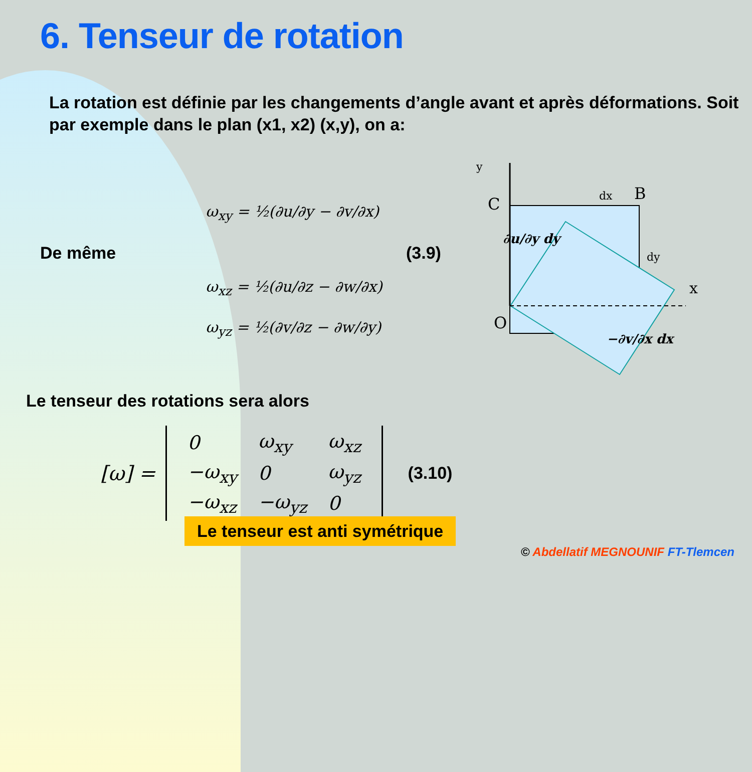6. Tenseur de rotation
La rotation est définie par les changements d’angle avant et après déformations. Soit par exemple dans le plan (x1, x2) (x,y), on a:
ω<sub>xy</sub> = ½(∂u/∂y − ∂v/∂x)
De même (3.9)
ω<sub>xz</sub> = ½(∂u/∂z − ∂w/∂x)
ω<sub>yz</sub> = ½(∂v/∂z − ∂w/∂y)
y
C
dx
B
dy
x
O
∂u/∂y dy
−∂v/∂x dx
Le tenseur des rotations sera alors
[ω] =
| 0 | ω<sub>xy</sub> | ω<sub>xz</sub> |
| −ω<sub>xy</sub> | 0 | ω<sub>yz</sub> |
| −ω<sub>xz</sub> | −ω<sub>yz</sub> | 0 |
(3.10)
Le tenseur est anti symétrique
© Abdellatif MEGNOUNIF FT-Tlemcen